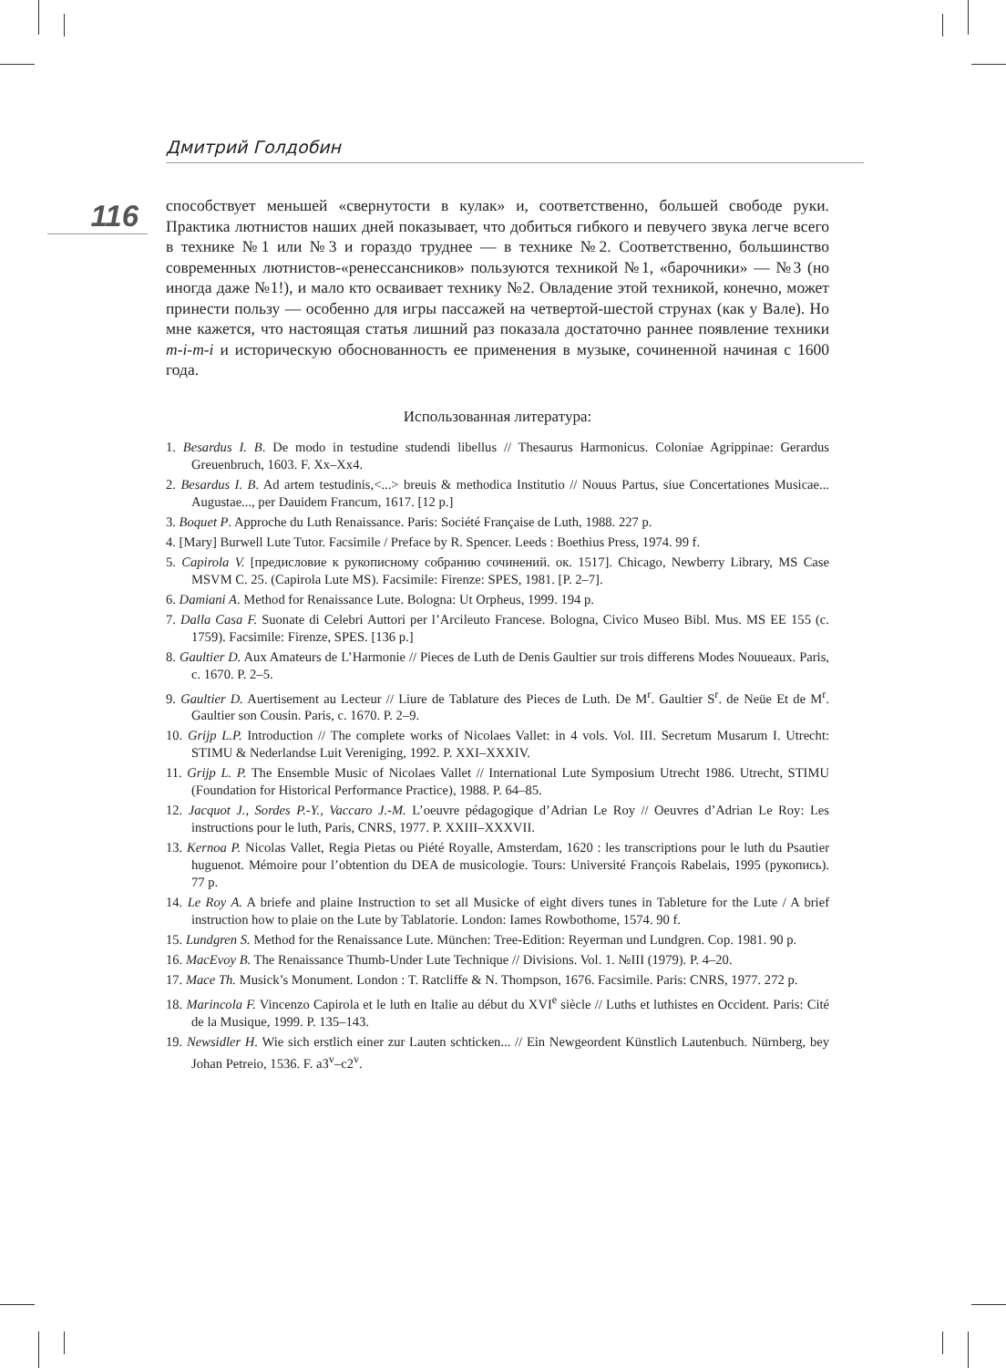Дмитрий Голдобин
116
способствует меньшей «свернутости в кулак» и, соответственно, большей свободе руки. Практика лютнистов наших дней показывает, что добиться гибкого и певучего звука легче всего в технике №1 или №3 и гораздо труднее — в технике №2. Соответственно, большинство современных лютнистов-«ренессансников» пользуются техникой №1, «барочники» — №3 (но иногда даже №1!), и мало кто осваивает технику №2. Овладение этой техникой, конечно, может принести пользу — особенно для игры пассажей на четвертой-шестой струнах (как у Вале). Но мне кажется, что настоящая статья лишний раз показала достаточно раннее появление техники m-i-m-i и историческую обоснованность ее применения в музыке, сочиненной начиная с 1600 года.
Использованная литература:
1. Besardus I. B. De modo in testudine studendi libellus // Thesaurus Harmonicus. Coloniae Agrippinae: Gerardus Greuenbruch, 1603. F. Xx–Xx4.
2. Besardus I. B. Ad artem testudinis,<...> breuis & methodica Institutio // Nouus Partus, siue Concertationes Musicae... Augustae..., per Dauidem Francum, 1617. [12 p.]
3. Boquet P. Approche du Luth Renaissance. Paris: Société Française de Luth, 1988. 227 p.
4. [Mary] Burwell Lute Tutor. Facsimile / Preface by R. Spencer. Leeds : Boethius Press, 1974. 99 f.
5. Capirola V. [предисловие к рукописному собранию сочинений. ок. 1517]. Chicago, Newberry Library, MS Case MSVM C. 25. (Capirola Lute MS). Facsimile: Firenze: SPES, 1981. [P. 2–7].
6. Damiani A. Method for Renaissance Lute. Bologna: Ut Orpheus, 1999. 194 p.
7. Dalla Casa F. Suonate di Celebri Auttori per l’Arcileuto Francese. Bologna, Civico Museo Bibl. Mus. MS EE 155 (c. 1759). Facsimile: Firenze, SPES. [136 p.]
8. Gaultier D. Aux Amateurs de L’Harmonie // Pieces de Luth de Denis Gaultier sur trois differens Modes Nouueaux. Paris, c. 1670. P. 2–5.
9. Gaultier D. Auertisement au Lecteur // Liure de Tablature des Pieces de Luth. De M<sup>r</sup>. Gaultier S<sup>r</sup>. de Neüe Et de M<sup>r</sup>. Gaultier son Cousin. Paris, c. 1670. P. 2–9.
10. Grijp L.P. Introduction // The complete works of Nicolaes Vallet: in 4 vols. Vol. III. Secretum Musarum I. Utrecht: STIMU & Nederlandse Luit Vereniging, 1992. P. XXI–XXXIV.
11. Grijp L. P. The Ensemble Music of Nicolaes Vallet // International Lute Symposium Utrecht 1986. Utrecht, STIMU (Foundation for Historical Performance Practice), 1988. P. 64–85.
12. Jacquot J., Sordes P.-Y., Vaccaro J.-M. L’oeuvre pédagogique d’Adrian Le Roy // Oeuvres d’Adrian Le Roy: Les instructions pour le luth, Paris, CNRS, 1977. P. XXIII–XXXVII.
13. Kernoa P. Nicolas Vallet, Regia Pietas ou Piété Royalle, Amsterdam, 1620 : les transcriptions pour le luth du Psautier huguenot. Mémoire pour l’obtention du DEA de musicologie. Tours: Université François Rabelais, 1995 (рукопись). 77 p.
14. Le Roy A. A briefe and plaine Instruction to set all Musicke of eight divers tunes in Tableture for the Lute / A brief instruction how to plaie on the Lute by Tablatorie. London: Iames Rowbothome, 1574. 90 f.
15. Lundgren S. Method for the Renaissance Lute. München: Tree-Edition: Reyerman und Lundgren. Cop. 1981. 90 p.
16. MacEvoy B. The Renaissance Thumb-Under Lute Technique // Divisions. Vol. 1. №III (1979). P. 4–20.
17. Mace Th. Musick’s Monument. London : T. Ratcliffe & N. Thompson, 1676. Facsimile. Paris: CNRS, 1977. 272 p.
18. Marincola F. Vincenzo Capirola et le luth en Italie au début du XVI<sup>e</sup> siècle // Luths et luthistes en Occident. Paris: Cité de la Musique, 1999. P. 135–143.
19. Newsidler H. Wie sich erstlich einer zur Lauten schticken... // Ein Newgeordent Künstlich Lautenbuch. Nürnberg, bey Johan Petreio, 1536. F. a3<sup>v</sup>–c2<sup>v</sup>.